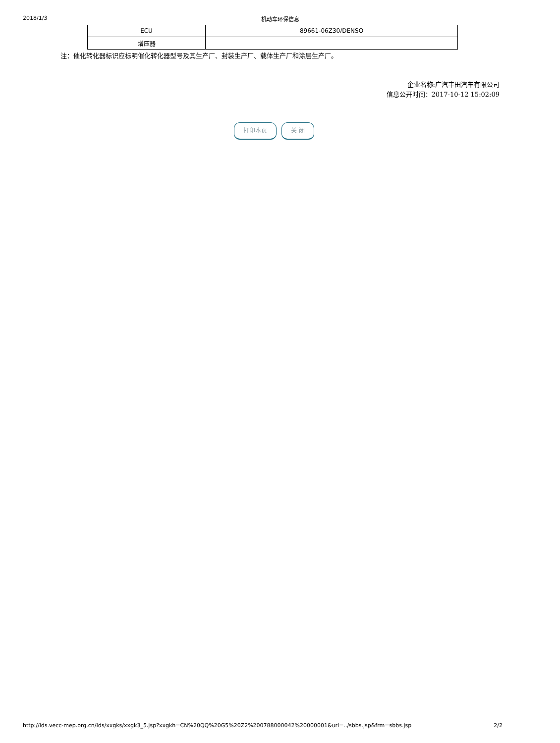2018/1/3 机动车环保信息
| ECU | 89661-06Z30/DENSO |
| 增压器 | |
注：催化转化器标识应标明催化转化器型号及其生产厂、封装生产厂、载体生产厂和涂层生产厂。
企业名称:广汽丰田汽车有限公司
信息公开时间：2017-10-12 15:02:09
打印本页 关 闭
http://ids.vecc-mep.org.cn/Ids/xxgks/xxgk3_5.jsp?xxgkh=CN%20QQ%20G5%20Z2%200788000042%20000001&url=../sbbs.jsp&frm=sbbs.jsp 2/2